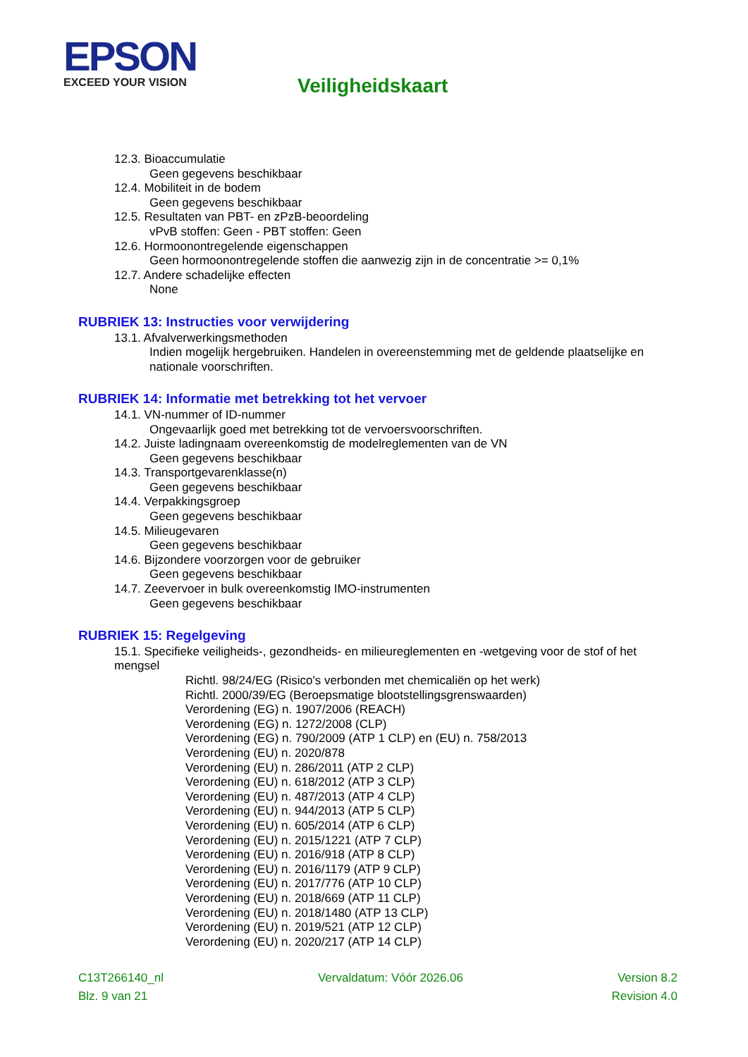EPSON
EXCEED YOUR VISION
Veiligheidskaart
12.3. Bioaccumulatie
Geen gegevens beschikbaar
12.4. Mobiliteit in de bodem
Geen gegevens beschikbaar
12.5. Resultaten van PBT- en zPzB-beoordeling
vPvB stoffen: Geen - PBT stoffen: Geen
12.6. Hormoonontregelende eigenschappen
Geen hormoonontregelende stoffen die aanwezig zijn in de concentratie >= 0,1%
12.7. Andere schadelijke effecten
None
RUBRIEK 13: Instructies voor verwijdering
13.1. Afvalverwerkingsmethoden
Indien mogelijk hergebruiken. Handelen in overeenstemming met de geldende plaatselijke en nationale voorschriften.
RUBRIEK 14: Informatie met betrekking tot het vervoer
14.1. VN-nummer of ID-nummer
Ongevaarlijk goed met betrekking tot de vervoersvoorschriften.
14.2. Juiste ladingnaam overeenkomstig de modelreglementen van de VN
Geen gegevens beschikbaar
14.3. Transportgevarenklasse(n)
Geen gegevens beschikbaar
14.4. Verpakkingsgroep
Geen gegevens beschikbaar
14.5. Milieugevaren
Geen gegevens beschikbaar
14.6. Bijzondere voorzorgen voor de gebruiker
Geen gegevens beschikbaar
14.7. Zeevervoer in bulk overeenkomstig IMO-instrumenten
Geen gegevens beschikbaar
RUBRIEK 15: Regelgeving
15.1. Specifieke veiligheids-, gezondheids- en milieureglementen en -wetgeving voor de stof of het mengsel
Richtl. 98/24/EG (Risico's verbonden met chemicaliën op het werk)
Richtl. 2000/39/EG (Beroepsmatige blootstellingsgrenswaarden)
Verordening (EG) n. 1907/2006 (REACH)
Verordening (EG) n. 1272/2008 (CLP)
Verordening (EG) n. 790/2009 (ATP 1 CLP) en (EU) n. 758/2013
Verordening (EU) n. 2020/878
Verordening (EU) n. 286/2011 (ATP 2 CLP)
Verordening (EU) n. 618/2012 (ATP 3 CLP)
Verordening (EU) n. 487/2013 (ATP 4 CLP)
Verordening (EU) n. 944/2013 (ATP 5 CLP)
Verordening (EU) n. 605/2014 (ATP 6 CLP)
Verordening (EU) n. 2015/1221 (ATP 7 CLP)
Verordening (EU) n. 2016/918 (ATP 8 CLP)
Verordening (EU) n. 2016/1179 (ATP 9 CLP)
Verordening (EU) n. 2017/776 (ATP 10 CLP)
Verordening (EU) n. 2018/669 (ATP 11 CLP)
Verordening (EU) n. 2018/1480 (ATP 13 CLP)
Verordening (EU) n. 2019/521 (ATP 12 CLP)
Verordening (EU) n. 2020/217 (ATP 14 CLP)
C13T266140_nl Vervaldatum: Vóór 2026.06 Version 8.2
Blz. 9 van 21 Revision 4.0